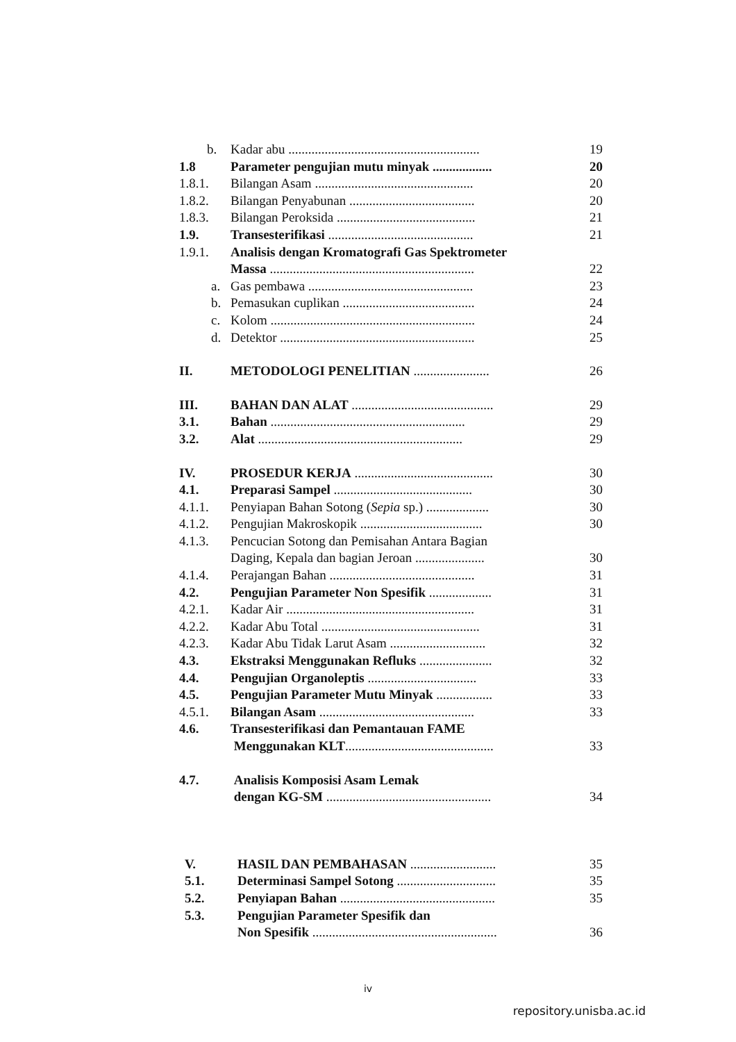b. Kadar abu .......................................................... 19
1.8 Parameter pengujian mutu minyak .................. 20
1.8.1. Bilangan Asam ................................................ 20
1.8.2. Bilangan Penyabunan ...................................... 20
1.8.3. Bilangan Peroksida .......................................... 21
1.9. Transesterifikasi ............................................ 21
1.9.1. Analisis dengan Kromatografi Gas Spektrometer
Massa .............................................................. 22
a. Gas pembawa .................................................. 23
b. Pemasukan cuplikan ........................................ 24
c. Kolom .............................................................. 24
d. Detektor ........................................................... 25
II. METODOLOGI PENELITIAN ....................... 26
III. BAHAN DAN ALAT ........................................... 29
3.1. Bahan ........................................................... 29
3.2. Alat .............................................................. 29
IV. PROSEDUR KERJA .......................................... 30
4.1. Preparasi Sampel .......................................... 30
4.1.1. Penyiapan Bahan Sotong (Sepia sp.) ................... 30
4.1.2. Pengujian Makroskopik ..................................... 30
4.1.3. Pencucian Sotong dan Pemisahan Antara Bagian
Daging, Kepala dan bagian Jeroan ..................... 30
4.1.4. Perajangan Bahan ............................................ 31
4.2. Pengujian Parameter Non Spesifik ................... 31
4.2.1. Kadar Air ......................................................... 31
4.2.2. Kadar Abu Total ................................................ 31
4.2.3. Kadar Abu Tidak Larut Asam ............................. 32
4.3. Ekstraksi Menggunakan Refluks ...................... 32
4.4. Pengujian Organoleptis ................................. 33
4.5. Pengujian Parameter Mutu Minyak ................. 33
4.5.1. Bilangan Asam ............................................... 33
4.6. Transesterifikasi dan Pemantauan FAME
Menggunakan KLT............................................. 33
4.7. Analisis Komposisi Asam Lemak
dengan KG-SM .................................................. 34
V. HASIL DAN PEMBAHASAN .......................... 35
5.1. Determinasi Sampel Sotong .............................. 35
5.2. Penyiapan Bahan ............................................... 35
5.3. Pengujian Parameter Spesifik dan
Non Spesifik ........................................................ 36
iv
repository.unisba.ac.id